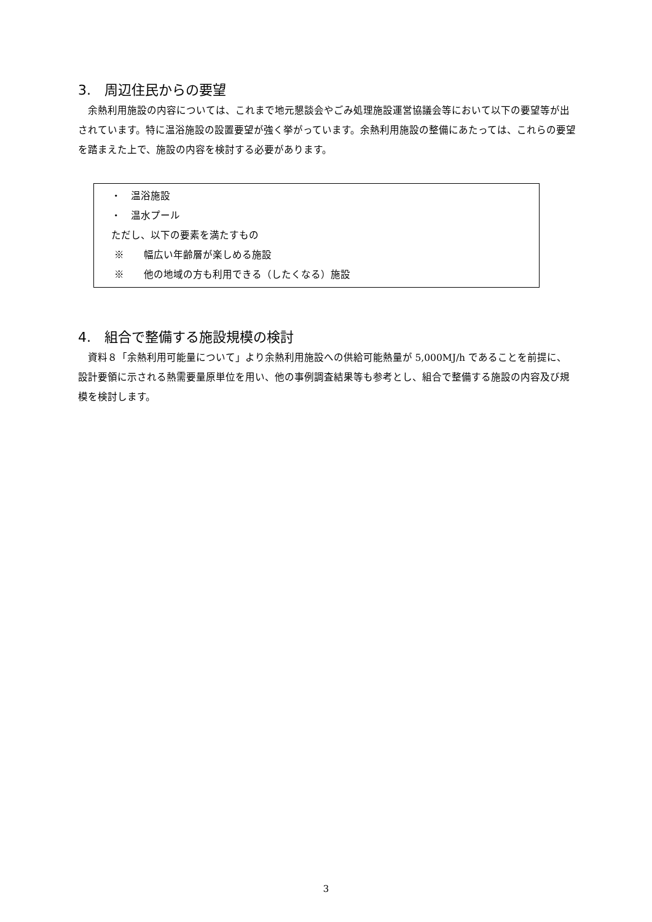3.　周辺住民からの要望
余熱利用施設の内容については、これまで地元懇談会やごみ処理施設運営協議会等において以下の要望等が出されています。特に温浴施設の設置要望が強く挙がっています。余熱利用施設の整備にあたっては、これらの要望を踏まえた上で、施設の内容を検討する必要があります。
・　温浴施設
・　温水プール
ただし、以下の要素を満たすもの
※　　幅広い年齢層が楽しめる施設
※　　他の地域の方も利用できる（したくなる）施設
4.　組合で整備する施設規模の検討
資料８「余熱利用可能量について」より余熱利用施設への供給可能熱量が 5,000MJ/h であることを前提に、設計要領に示される熱需要量原単位を用い、他の事例調査結果等も参考とし、組合で整備する施設の内容及び規模を検討します。
3